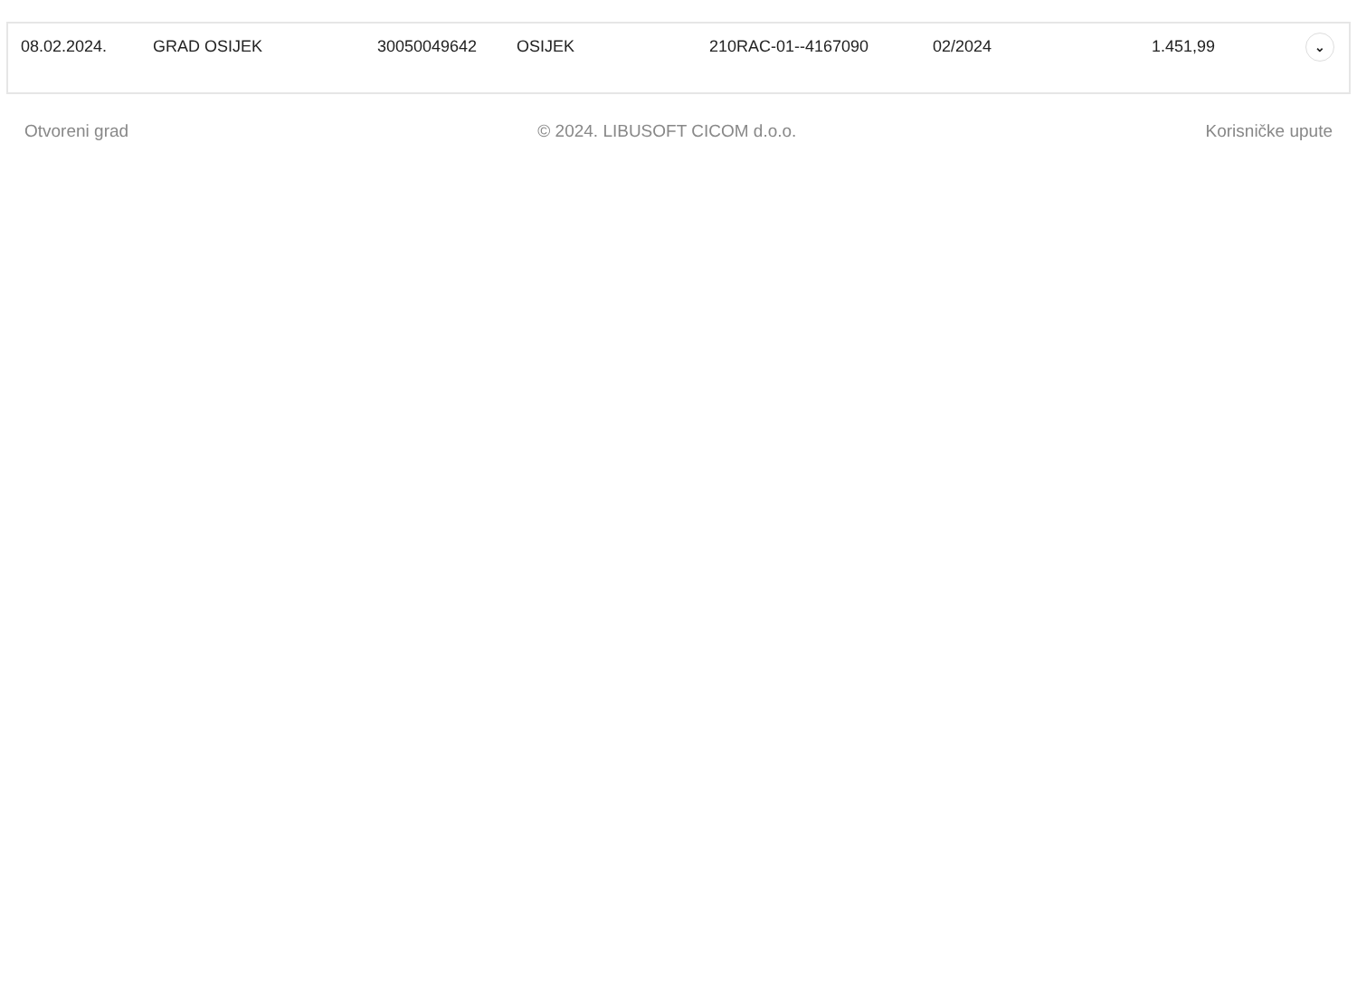| 08.02.2024. | GRAD OSIJEK | 30050049642 | OSIJEK | 210RAC-01--4167090 | 02/2024 | 1.451,99 | ⌄ |
Otvoreni grad © 2024. LIBUSOFT CICOM d.o.o. Korisničke upute